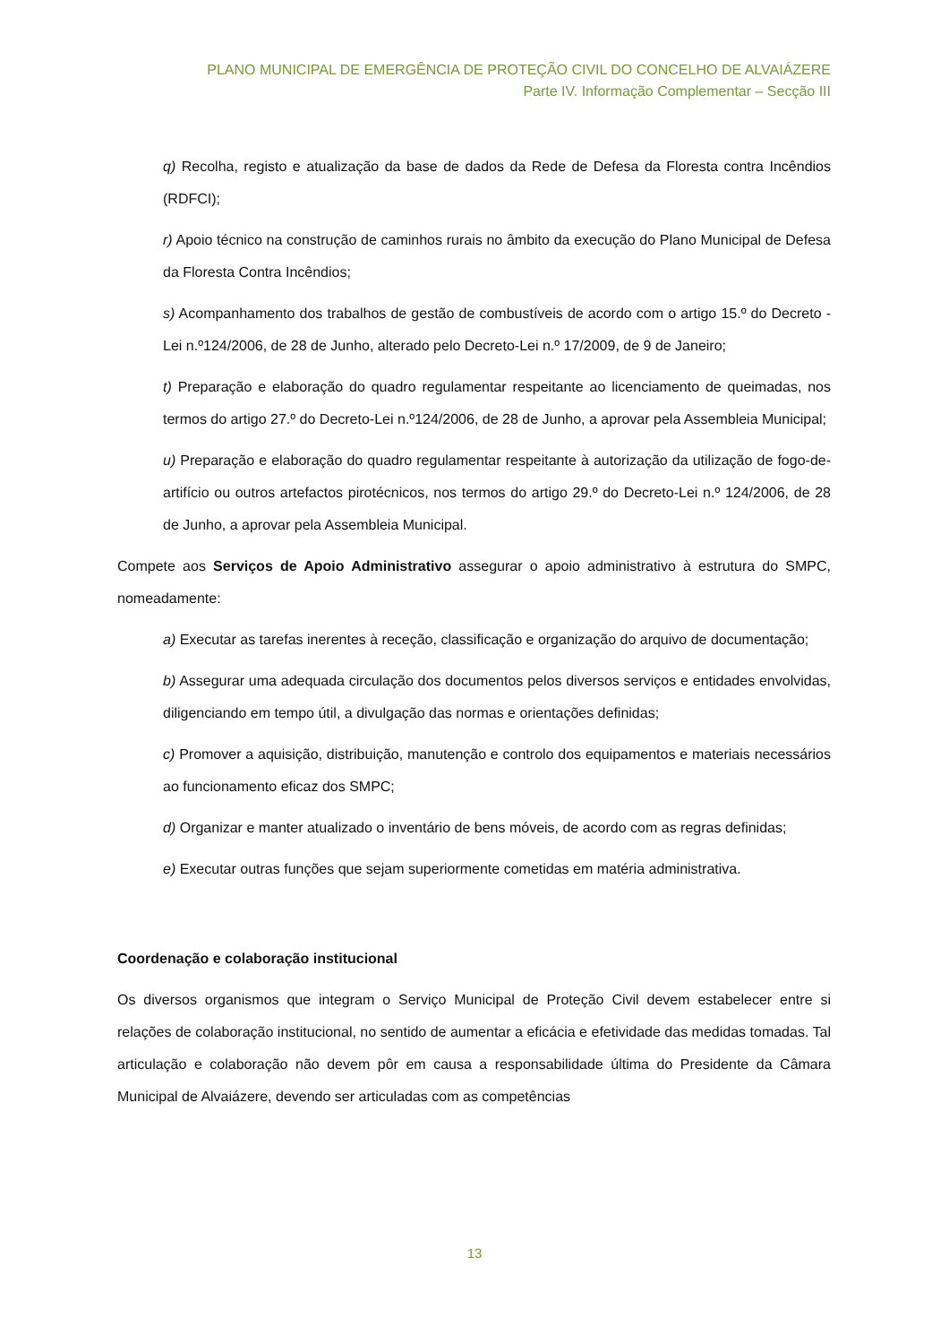PLANO MUNICIPAL DE EMERGÊNCIA DE PROTEÇÃO CIVIL DO CONCELHO DE ALVAIÁZERE
Parte IV. Informação Complementar – Secção III
q) Recolha, registo e atualização da base de dados da Rede de Defesa da Floresta contra Incêndios (RDFCI);
r) Apoio técnico na construção de caminhos rurais no âmbito da execução do Plano Municipal de Defesa da Floresta Contra Incêndios;
s) Acompanhamento dos trabalhos de gestão de combustíveis de acordo com o artigo 15.º do Decreto -Lei n.º124/2006, de 28 de Junho, alterado pelo Decreto-Lei n.º 17/2009, de 9 de Janeiro;
t) Preparação e elaboração do quadro regulamentar respeitante ao licenciamento de queimadas, nos termos do artigo 27.º do Decreto-Lei n.º124/2006, de 28 de Junho, a aprovar pela Assembleia Municipal;
u) Preparação e elaboração do quadro regulamentar respeitante à autorização da utilização de fogo-de-artifício ou outros artefactos pirotécnicos, nos termos do artigo 29.º do Decreto-Lei n.º 124/2006, de 28 de Junho, a aprovar pela Assembleia Municipal.
Compete aos Serviços de Apoio Administrativo assegurar o apoio administrativo à estrutura do SMPC, nomeadamente:
a) Executar as tarefas inerentes à receção, classificação e organização do arquivo de documentação;
b) Assegurar uma adequada circulação dos documentos pelos diversos serviços e entidades envolvidas, diligenciando em tempo útil, a divulgação das normas e orientações definidas;
c) Promover a aquisição, distribuição, manutenção e controlo dos equipamentos e materiais necessários ao funcionamento eficaz dos SMPC;
d) Organizar e manter atualizado o inventário de bens móveis, de acordo com as regras definidas;
e) Executar outras funções que sejam superiormente cometidas em matéria administrativa.
Coordenação e colaboração institucional
Os diversos organismos que integram o Serviço Municipal de Proteção Civil devem estabelecer entre si relações de colaboração institucional, no sentido de aumentar a eficácia e efetividade das medidas tomadas. Tal articulação e colaboração não devem pôr em causa a responsabilidade última do Presidente da Câmara Municipal de Alvaiázere, devendo ser articuladas com as competências
13